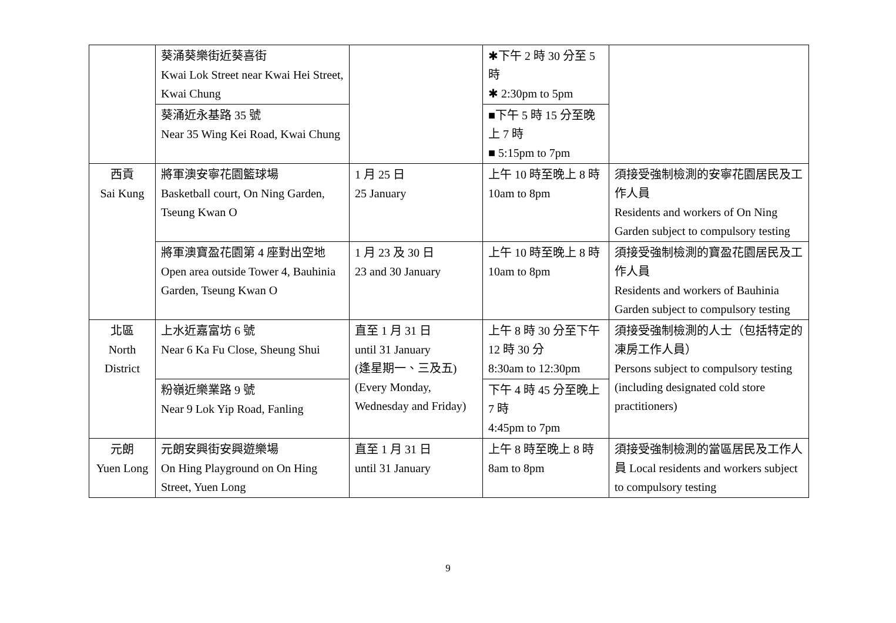| | 葵涌葵樂街近葵喜街 Kwai Lok Street near Kwai Hei Street, Kwai Chung | | ✱下午 2 時 30 分至 5 時 ✱ 2:30pm to 5pm | |
| | 葵涌近永基路 35 號 Near 35 Wing Kei Road, Kwai Chung | | ■下午 5 時 15 分至晚上 7 時 ■ 5:15pm to 7pm | |
| 西貢 Sai Kung | 將軍澳安寧花園籃球場 Basketball court, On Ning Garden, Tseung Kwan O | 1 月 25 日 25 January | 上午 10 時至晚上 8 時 10am to 8pm | 須接受強制檢測的安寧花園居民及工作人員 Residents and workers of On Ning Garden subject to compulsory testing |
| | 將軍澳寶盈花園第 4 座對出空地 Open area outside Tower 4, Bauhinia Garden, Tseung Kwan O | 1 月 23 及 30 日 23 and 30 January | 上午 10 時至晚上 8 時 10am to 8pm | 須接受強制檢測的寶盈花園居民及工作人員 Residents and workers of Bauhinia Garden subject to compulsory testing |
| 北區 North District | 上水近嘉富坊 6 號 Near 6 Ka Fu Close, Sheung Shui | 直至 1 月 31 日 until 31 January (逢星期一、三及五) (Every Monday, Wednesday and Friday) | 上午 8 時 30 分至下午 12 時 30 分 8:30am to 12:30pm | 須接受強制檢測的人士（包括特定的凍房工作人員） Persons subject to compulsory testing (including designated cold store practitioners) |
| | 粉嶺近樂業路 9 號 Near 9 Lok Yip Road, Fanling | | 下午 4 時 45 分至晚上 7 時 4:45pm to 7pm | |
| 元朗 Yuen Long | 元朗安興街安興遊樂場 On Hing Playground on On Hing Street, Yuen Long | 直至 1 月 31 日 until 31 January | 上午 8 時至晚上 8 時 8am to 8pm | 須接受強制檢測的當區居民及工作人員 Local residents and workers subject to compulsory testing |
9